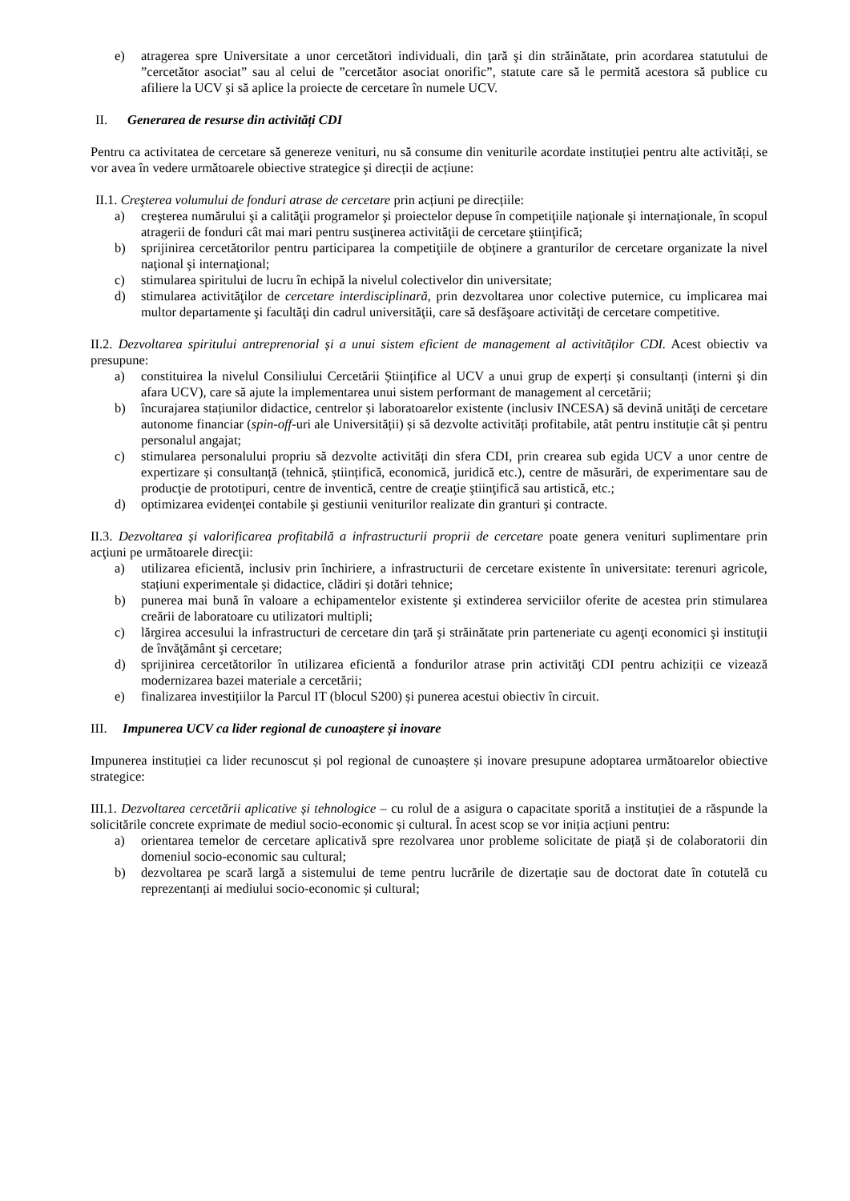e) atragerea spre Universitate a unor cercetători individuali, din ţară şi din străinătate, prin acordarea statutului de ”cercetător asociat” sau al celui de ”cercetător asociat onorific”, statute care să le permită acestora să publice cu afiliere la UCV şi să aplice la proiecte de cercetare în numele UCV.
II. Generarea de resurse din activități CDI
Pentru ca activitatea de cercetare să genereze venituri, nu să consume din veniturile acordate instituției pentru alte activități, se vor avea în vedere următoarele obiective strategice şi direcții de acțiune:
II.1. Creşterea volumului de fonduri atrase de cercetare prin acțiuni pe direcțiile:
a) creşterea numărului şi a calităţii programelor şi proiectelor depuse în competiţiile naţionale şi internaţionale, în scopul atragerii de fonduri cât mai mari pentru susţinerea activităţii de cercetare ştiinţifică;
b) sprijinirea cercetătorilor pentru participarea la competiţiile de obţinere a granturilor de cercetare organizate la nivel naţional şi internaţional;
c) stimularea spiritului de lucru în echipă la nivelul colectivelor din universitate;
d) stimularea activităţilor de cercetare interdisciplinară, prin dezvoltarea unor colective puternice, cu implicarea mai multor departamente şi facultăţi din cadrul universităţii, care să desfăşoare activităţi de cercetare competitive.
II.2. Dezvoltarea spiritului antreprenorial și a unui sistem eficient de management al activităților CDI. Acest obiectiv va presupune:
a) constituirea la nivelul Consiliului Cercetării Științifice al UCV a unui grup de experți și consultanți (interni şi din afara UCV), care să ajute la implementarea unui sistem performant de management al cercetării;
b) încurajarea stațiunilor didactice, centrelor și laboratoarelor existente (inclusiv INCESA) să devină unităţi de cercetare autonome financiar (spin-off-uri ale Universității) și să dezvolte activități profitabile, atât pentru instituție cât și pentru personalul angajat;
c) stimularea personalului propriu să dezvolte activități din sfera CDI, prin crearea sub egida UCV a unor centre de expertizare și consultanță (tehnică, științifică, economică, juridică etc.), centre de măsurări, de experimentare sau de producţie de prototipuri, centre de inventică, centre de creaţie ştiinţifică sau artistică, etc.;
d) optimizarea evidenţei contabile şi gestiunii veniturilor realizate din granturi şi contracte.
II.3. Dezvoltarea și valorificarea profitabilă a infrastructurii proprii de cercetare poate genera venituri suplimentare prin acţiuni pe următoarele direcţii:
a) utilizarea eficientă, inclusiv prin închiriere, a infrastructurii de cercetare existente în universitate: terenuri agricole, stațiuni experimentale și didactice, clădiri și dotări tehnice;
b) punerea mai bună în valoare a echipamentelor existente şi extinderea serviciilor oferite de acestea prin stimularea creării de laboratoare cu utilizatori multipli;
c) lărgirea accesului la infrastructuri de cercetare din ţară şi străinătate prin parteneriate cu agenţi economici şi instituţii de învăţământ şi cercetare;
d) sprijinirea cercetătorilor în utilizarea eficientă a fondurilor atrase prin activităţi CDI pentru achiziții ce vizează modernizarea bazei materiale a cercetării;
e) finalizarea investițiilor la Parcul IT (blocul S200) și punerea acestui obiectiv în circuit.
III. Impunerea UCV ca lider regional de cunoaștere și inovare
Impunerea instituției ca lider recunoscut și pol regional de cunoaștere și inovare presupune adoptarea următoarelor obiective strategice:
III.1. Dezvoltarea cercetării aplicative și tehnologice – cu rolul de a asigura o capacitate sporită a instituției de a răspunde la solicitările concrete exprimate de mediul socio-economic și cultural. În acest scop se vor iniția acțiuni pentru:
a) orientarea temelor de cercetare aplicativă spre rezolvarea unor probleme solicitate de piață și de colaboratorii din domeniul socio-economic sau cultural;
b) dezvoltarea pe scară largă a sistemului de teme pentru lucrările de dizertație sau de doctorat date în cotutelă cu reprezentanți ai mediului socio-economic și cultural;